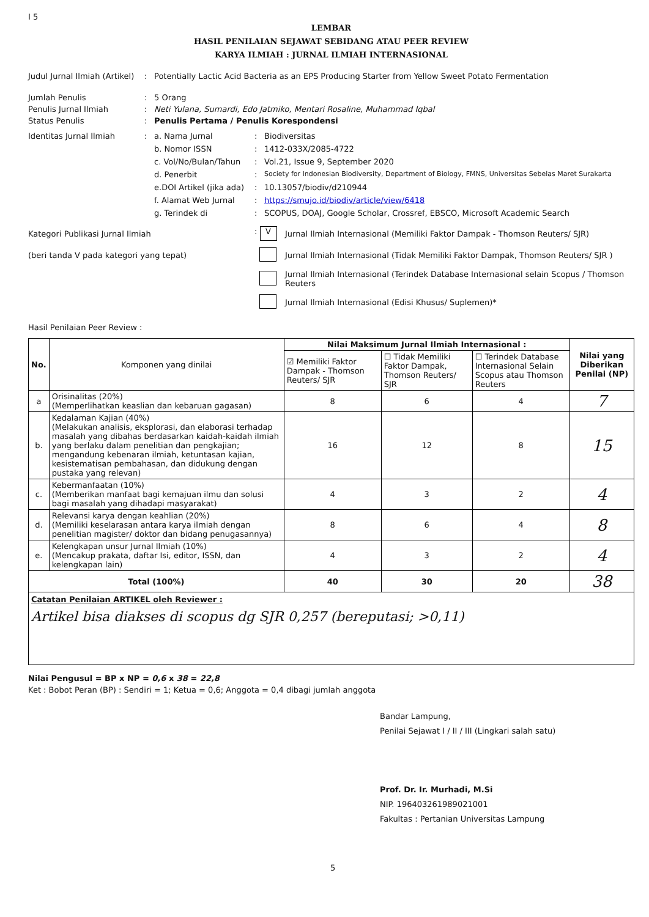I 5
LEMBAR
HASIL PENILAIAN SEJAWAT SEBIDANG ATAU PEER REVIEW
KARYA ILMIAH : JURNAL ILMIAH INTERNASIONAL
Judul Jurnal Ilmiah (Artikel)
: Potentially Lactic Acid Bacteria as an EPS Producing Starter from Yellow Sweet Potato Fermentation
Jumlah Penulis : 5 Orang
Penulis Jurnal Ilmiah : Neti Yulana, Sumardi, Edo Jatmiko, Mentari Rosaline, Muhammad Iqbal
Status Penulis : Penulis Pertama / Penulis Korespondensi
Identitas Jurnal Ilmiah
:
a. Nama Jurnal
:
Biodiversitas
b. Nomor ISSN
:
1412-033X/2085-4722
c. Vol/No/Bulan/Tahun
:
Vol.21, Issue 9, September 2020
d. Penerbit
:
Society for Indonesian Biodiversity, Department of Biology, FMNS, Universitas Sebelas Maret Surakarta
e.DOI Artikel (jika ada)
:
10.13057/biodiv/d210944
f. Alamat Web Jurnal
:
https://smujo.id/biodiv/article/view/6418
g. Terindek di
:
SCOPUS, DOAJ, Google Scholar, Crossref, EBSCO, Microsoft Academic Search
Kategori Publikasi Jurnal Ilmiah
: V
Jurnal Ilmiah Internasional (Memiliki Faktor Dampak - Thomson Reuters/ SJR)
(beri tanda V pada kategori yang tepat)
Jurnal Ilmiah Internasional (Tidak Memiliki Faktor Dampak, Thomson Reuters/ SJR )
Jurnal Ilmiah Internasional (Terindek Database Internasional selain Scopus / Thomson Reuters
Jurnal Ilmiah Internasional (Edisi Khusus/ Suplemen)*
Hasil Penilaian Peer Review :
| No. | Komponen yang dinilai | Nilai Maksimum Jurnal Ilmiah Internasional : | | | Nilai yang Diberikan Penilai (NP) |
| --- | --- | --- | --- | --- | --- |
| | | ☑ Memiliki Faktor Dampak - Thomson Reuters/ SJR | ☐ Tidak Memiliki Faktor Dampak, Thomson Reuters/ SJR | ☐ Terindek Database Internasional Selain Scopus atau Thomson Reuters | |
| a | Orisinalitas (20%) (Memperlihatkan keaslian dan kebaruan gagasan) | 8 | 6 | 4 | 7 |
| b. | Kedalaman Kajian (40%) (Melakukan analisis, eksplorasi, dan elaborasi terhadap masalah yang dibahas berdasarkan kaidah-kaidah ilmiah yang berlaku dalam penelitian dan pengkajian; mengandung kebenaran ilmiah, ketuntasan kajian, kesistematisan pembahasan, dan didukung dengan pustaka yang relevan) | 16 | 12 | 8 | 15 |
| c. | Kebermanfaatan (10%) (Memberikan manfaat bagi kemajuan ilmu dan solusi bagi masalah yang dihadapi masyarakat) | 4 | 3 | 2 | 4 |
| d. | Relevansi karya dengan keahlian (20%) (Memiliki keselarasan antara karya ilmiah dengan penelitian magister/ doktor dan bidang penugasannya) | 8 | 6 | 4 | 8 |
| e. | Kelengkapan unsur Jurnal Ilmiah (10%) (Mencakup prakata, daftar Isi, editor, ISSN, dan kelengkapan lain) | 4 | 3 | 2 | 4 |
| Total (100%) | | 40 | 30 | 20 | 38 |
Catatan Penilaian ARTIKEL oleh Reviewer :
Artikel bisa diakses di scopus dg SJR 0,257 (bereputasi; >0,11)
Nilai Pengusul = BP x NP = 0,6 x 38 = 22,8
Ket : Bobot Peran (BP) : Sendiri = 1; Ketua = 0,6; Anggota = 0,4 dibagi jumlah anggota
Bandar Lampung,
Penilai Sejawat I / II / III (Lingkari salah satu)
Prof. Dr. Ir. Murhadi, M.Si
NIP. 196403261989021001
Fakultas : Pertanian Universitas Lampung
5